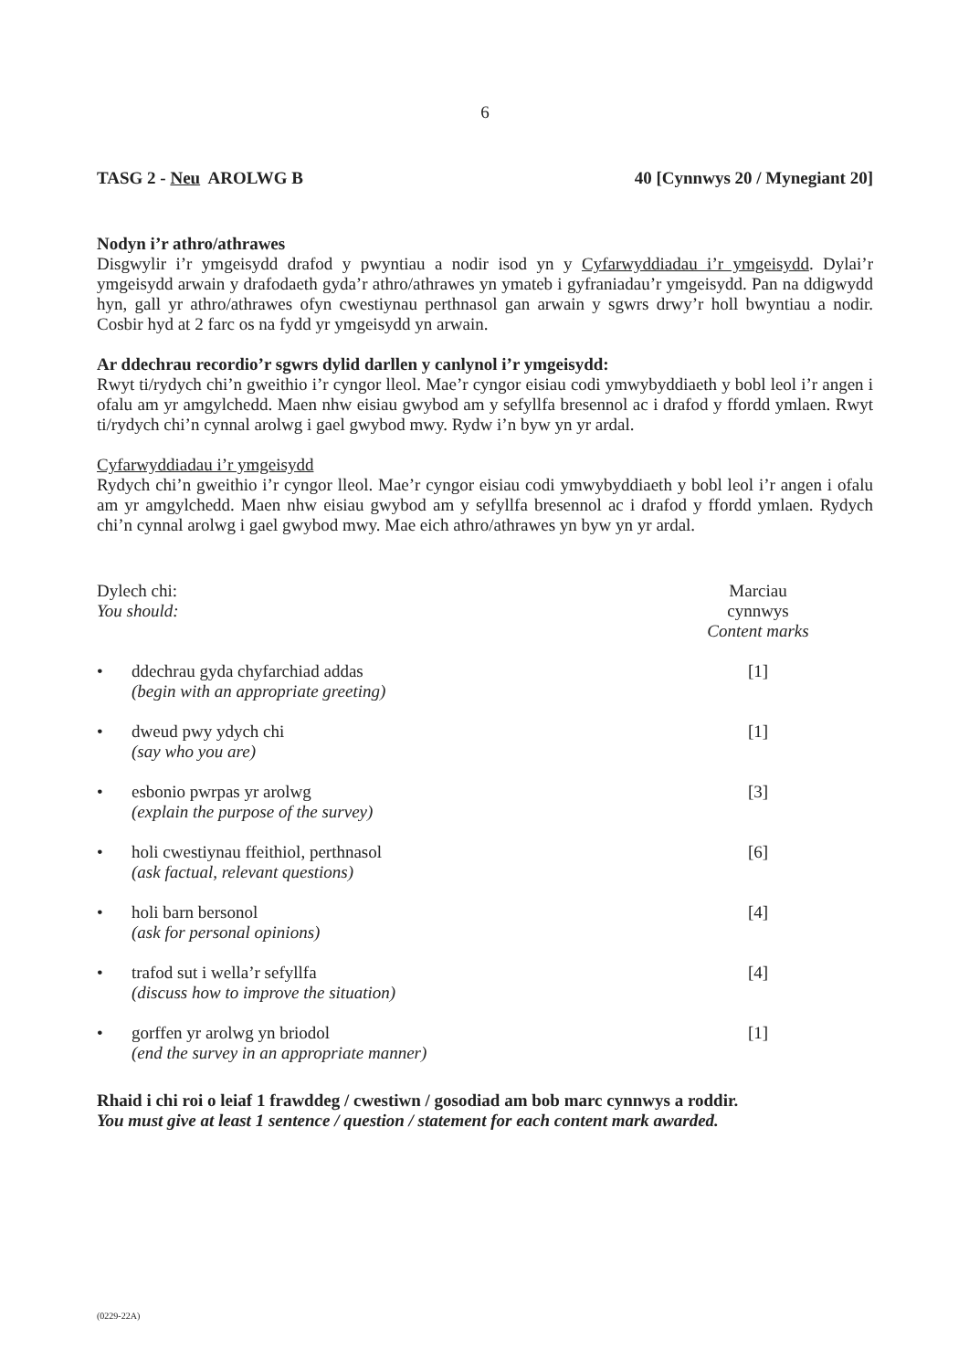6
TASG 2 - Neu AROLWG B 40 [Cynnwys 20 / Mynegiant 20]
Nodyn i’r athro/athrawes
Disgwylir i’r ymgeisydd drafod y pwyntiau a nodir isod yn y Cyfarwyddiadau i’r ymgeisydd. Dylai’r ymgeisydd arwain y drafodaeth gyda’r athro/athrawes yn ymateb i gyfraniadau’r ymgeisydd. Pan na ddigwydd hyn, gall yr athro/athrawes ofyn cwestiynau perthnasol gan arwain y sgwrs drwy’r holl bwyntiau a nodir. Cosbir hyd at 2 farc os na fydd yr ymgeisydd yn arwain.
Ar ddechrau recordio’r sgwrs dylid darllen y canlynol i’r ymgeisydd:
Rwyt ti/rydych chi’n gweithio i’r cyngor lleol. Mae’r cyngor eisiau codi ymwybyddiaeth y bobl leol i’r angen i ofalu am yr amgylchedd. Maen nhw eisiau gwybod am y sefyllfa bresennol ac i drafod y ffordd ymlaen. Rwyt ti/rydych chi’n cynnal arolwg i gael gwybod mwy. Rydw i’n byw yn yr ardal.
Cyfarwyddiadau i’r ymgeisydd
Rydych chi’n gweithio i’r cyngor lleol. Mae’r cyngor eisiau codi ymwybyddiaeth y bobl leol i’r angen i ofalu am yr amgylchedd. Maen nhw eisiau gwybod am y sefyllfa bresennol ac i drafod y ffordd ymlaen. Rydych chi’n cynnal arolwg i gael gwybod mwy. Mae eich athro/athrawes yn byw yn yr ardal.
Dylech chi:
You should:
Marciau cynnwys
Content marks
• ddechrau gyda chyfarchiad addas
(begin with an appropriate greeting)
[1]
• dweud pwy ydych chi
(say who you are)
[1]
• esbonio pwrpas yr arolwg
(explain the purpose of the survey)
[3]
• holi cwestiynau ffeithiol, perthnasol
(ask factual, relevant questions)
[6]
• holi barn bersonol
(ask for personal opinions)
[4]
• trafod sut i wella’r sefyllfa
(discuss how to improve the situation)
[4]
• gorffen yr arolwg yn briodol
(end the survey in an appropriate manner)
[1]
Rhaid i chi roi o leiaf 1 frawddeg / cwestiwn / gosodiad am bob marc cynnwys a roddir.
You must give at least 1 sentence / question / statement for each content mark awarded.
(0229-22A)